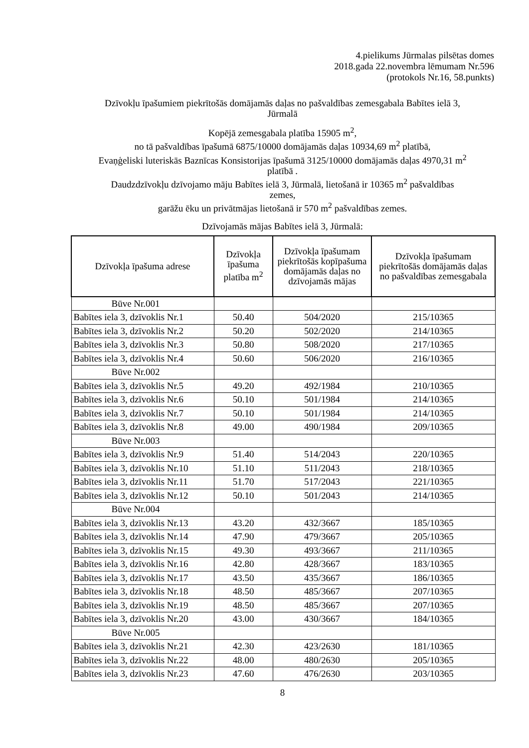4.pielikums Jūrmalas pilsētas domes
2018.gada 22.novembra lēmumam Nr.596
(protokols Nr.16, 58.punkts)
Dzīvokļu īpašumiem piekrītošās domājamās daļas no pašvaldības zemesgabala Babītes ielā 3,
Jūrmalā
Kopējā zemesgabala platība 15905 m<sup>2</sup>,
no tā pašvaldības īpašumā 6875/10000 domājamās daļas 10934,69 m<sup>2</sup> platībā,
Evaņģeliski luteriskās Baznīcas Konsistorijas īpašumā 3125/10000 domājamās daļas 4970,31 m<sup>2</sup>
platībā .
Daudzdzīvokļu dzīvojamo māju Babītes ielā 3, Jūrmalā, lietošanā ir 10365 m<sup>2</sup> pašvaldības
zemes,
garāžu ēku un privātmājas lietošanā ir 570 m<sup>2</sup> pašvaldības zemes.
Dzīvojamās mājas Babītes ielā 3, Jūrmalā:
| Dzīvokļa īpašuma adrese | Dzīvokļa īpašuma platība m<sup>2</sup> | Dzīvokļa īpašumam piekrītošās kopīpašuma domājamās daļas no dzīvojamās mājas | Dzīvokļa īpašumam piekrītošās domājamās daļas no pašvaldības zemesgabala |
| --- | --- | --- | --- |
| Būve Nr.001 | | | |
| Babītes iela 3, dzīvoklis Nr.1 | 50.40 | 504/2020 | 215/10365 |
| Babītes iela 3, dzīvoklis Nr.2 | 50.20 | 502/2020 | 214/10365 |
| Babītes iela 3, dzīvoklis Nr.3 | 50.80 | 508/2020 | 217/10365 |
| Babītes iela 3, dzīvoklis Nr.4 | 50.60 | 506/2020 | 216/10365 |
| Būve Nr.002 | | | |
| Babītes iela 3, dzīvoklis Nr.5 | 49.20 | 492/1984 | 210/10365 |
| Babītes iela 3, dzīvoklis Nr.6 | 50.10 | 501/1984 | 214/10365 |
| Babītes iela 3, dzīvoklis Nr.7 | 50.10 | 501/1984 | 214/10365 |
| Babītes iela 3, dzīvoklis Nr.8 | 49.00 | 490/1984 | 209/10365 |
| Būve Nr.003 | | | |
| Babītes iela 3, dzīvoklis Nr.9 | 51.40 | 514/2043 | 220/10365 |
| Babītes iela 3, dzīvoklis Nr.10 | 51.10 | 511/2043 | 218/10365 |
| Babītes iela 3, dzīvoklis Nr.11 | 51.70 | 517/2043 | 221/10365 |
| Babītes iela 3, dzīvoklis Nr.12 | 50.10 | 501/2043 | 214/10365 |
| Būve Nr.004 | | | |
| Babītes iela 3, dzīvoklis Nr.13 | 43.20 | 432/3667 | 185/10365 |
| Babītes iela 3, dzīvoklis Nr.14 | 47.90 | 479/3667 | 205/10365 |
| Babītes iela 3, dzīvoklis Nr.15 | 49.30 | 493/3667 | 211/10365 |
| Babītes iela 3, dzīvoklis Nr.16 | 42.80 | 428/3667 | 183/10365 |
| Babītes iela 3, dzīvoklis Nr.17 | 43.50 | 435/3667 | 186/10365 |
| Babītes iela 3, dzīvoklis Nr.18 | 48.50 | 485/3667 | 207/10365 |
| Babītes iela 3, dzīvoklis Nr.19 | 48.50 | 485/3667 | 207/10365 |
| Babītes iela 3, dzīvoklis Nr.20 | 43.00 | 430/3667 | 184/10365 |
| Būve Nr.005 | | | |
| Babītes iela 3, dzīvoklis Nr.21 | 42.30 | 423/2630 | 181/10365 |
| Babītes iela 3, dzīvoklis Nr.22 | 48.00 | 480/2630 | 205/10365 |
| Babītes iela 3, dzīvoklis Nr.23 | 47.60 | 476/2630 | 203/10365 |
8